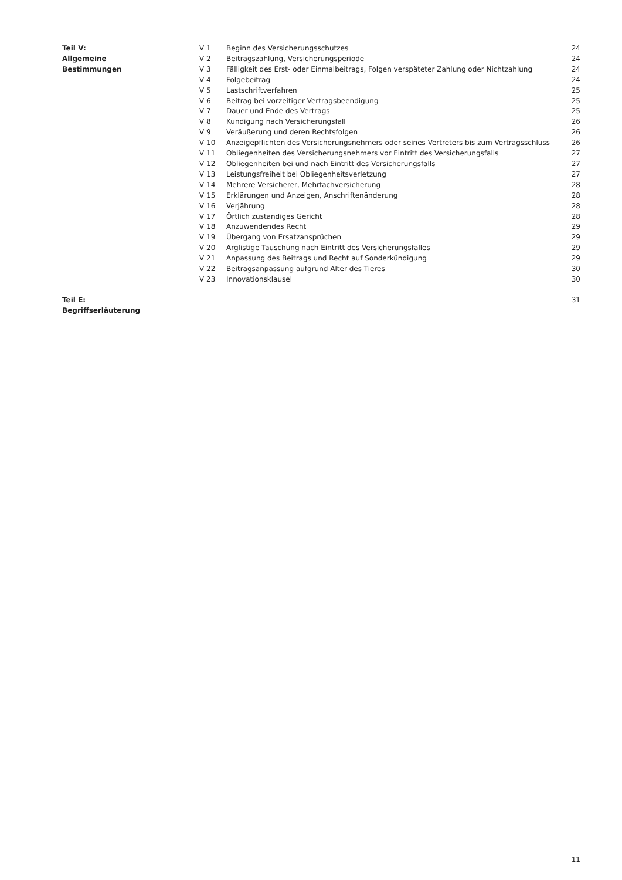| Teil V: | V 1 | Beginn des Versicherungsschutzes | 24 |
| Allgemeine | V 2 | Beitragszahlung, Versicherungsperiode | 24 |
| Bestimmungen | V 3 | Fälligkeit des Erst- oder Einmalbeitrags, Folgen verspäteter Zahlung oder Nichtzahlung | 24 |
| | V 4 | Folgebeitrag | 24 |
| | V 5 | Lastschriftverfahren | 25 |
| | V 6 | Beitrag bei vorzeitiger Vertragsbeendigung | 25 |
| | V 7 | Dauer und Ende des Vertrags | 25 |
| | V 8 | Kündigung nach Versicherungsfall | 26 |
| | V 9 | Veräußerung und deren Rechtsfolgen | 26 |
| | V 10 | Anzeigepflichten des Versicherungsnehmers oder seines Vertreters bis zum Vertragsschluss | 26 |
| | V 11 | Obliegenheiten des Versicherungsnehmers vor Eintritt des Versicherungsfalls | 27 |
| | V 12 | Obliegenheiten bei und nach Eintritt des Versicherungsfalls | 27 |
| | V 13 | Leistungsfreiheit bei Obliegenheitsverletzung | 27 |
| | V 14 | Mehrere Versicherer, Mehrfachversicherung | 28 |
| | V 15 | Erklärungen und Anzeigen, Anschriftenänderung | 28 |
| | V 16 | Verjährung | 28 |
| | V 17 | Örtlich zuständiges Gericht | 28 |
| | V 18 | Anzuwendendes Recht | 29 |
| | V 19 | Übergang von Ersatzansprüchen | 29 |
| | V 20 | Arglistige Täuschung nach Eintritt des Versicherungsfalles | 29 |
| | V 21 | Anpassung des Beitrags und Recht auf Sonderkündigung | 29 |
| | V 22 | Beitragsanpassung aufgrund Alter des Tieres | 30 |
| | V 23 | Innovationsklausel | 30 |
| Teil E: Begriffserläuterung | | | 31 |
11